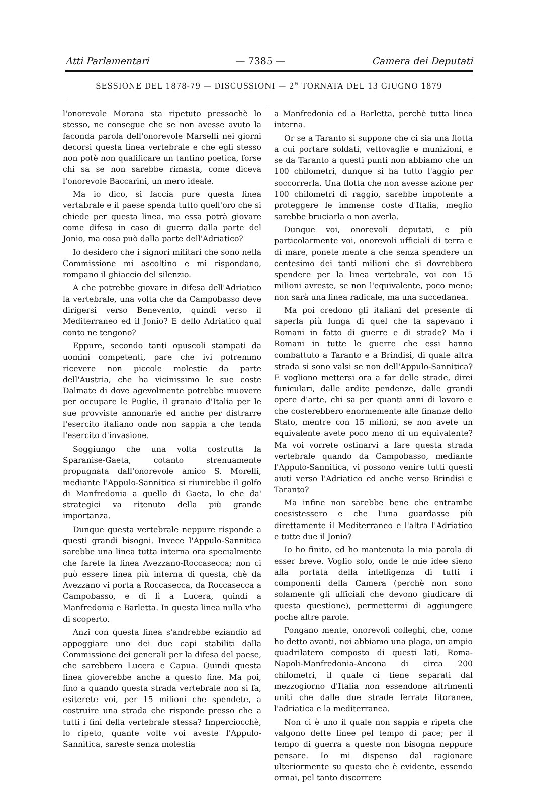Atti Parlamentari — 7385 — Camera dei Deputati
SESSIONE DEL 1878-79 — DISCUSSIONI — 2<sup>a</sup> TORNATA DEL 13 GIUGNO 1879
l'onorevole Morana sta ripetuto pressochè lo stesso, ne consegue che se non avesse avuto la faconda parola dell'onorevole Marselli nei giorni decorsi questa linea vertebrale e che egli stesso non potè non qualificare un tantino poetica, forse chi sa se non sarebbe rimasta, come diceva l'onorevole Baccarini, un mero ideale.
Ma io dico, si faccia pure questa linea vertabrale e il paese spenda tutto quell'oro che si chiede per questa linea, ma essa potrà giovare come difesa in caso di guerra dalla parte del Jonio, ma cosa può dalla parte dell'Adriatico?
Io desidero che i signori militari che sono nella Commissione mi ascoltino e mi rispondano, rompano il ghiaccio del silenzio.
A che potrebbe giovare in difesa dell'Adriatico la vertebrale, una volta che da Campobasso deve dirigersi verso Benevento, quindi verso il Mediterraneo ed il Jonio? E dello Adriatico qual conto ne tengono?
Eppure, secondo tanti opuscoli stampati da uomini competenti, pare che ivi potremmo ricevere non piccole molestie da parte dell'Austria, che ha vicinissimo le sue coste Dalmate di dove agevolmente potrebbe muovere per occupare le Puglie, il granaio d'Italia per le sue provviste annonarie ed anche per distrarre l'esercito italiano onde non sappia a che tenda l'esercito d'invasione.
Soggiungo che una volta costrutta la Sparanise-Gaeta, cotanto strenuamente propugnata dall'onorevole amico S. Morelli, mediante l'Appulo-Sannitica si riunirebbe il golfo di Manfredonia a quello di Gaeta, lo che da' strategici va ritenuto della più grande importanza.
Dunque questa vertebrale neppure risponde a questi grandi bisogni. Invece l'Appulo-Sannitica sarebbe una linea tutta interna ora specialmente che farete la linea Avezzano-Roccasecca; non ci può essere linea più interna di questa, chè da Avezzano vi porta a Roccasecca, da Roccasecca a Campobasso, e di lì a Lucera, quindi a Manfredonia e Barletta. In questa linea nulla v'ha di scoperto.
Anzi con questa linea s'andrebbe eziandio ad appoggiare uno dei due capi stabiliti dalla Commissione dei generali per la difesa del paese, che sarebbero Lucera e Capua. Quindi questa linea gioverebbe anche a questo fine. Ma poi, fino a quando questa strada vertebrale non si fa, esiterete voi, per 15 milioni che spendete, a costruire una strada che risponde presso che a tutti i fini della vertebrale stessa? Imperciocchè, lo ripeto, quante volte voi aveste l'Appulo-Sannitica, sareste senza molestia
a Manfredonia ed a Barletta, perchè tutta linea interna.
Or se a Taranto si suppone che ci sia una flotta a cui portare soldati, vettovaglie e munizioni, e se da Taranto a questi punti non abbiamo che un 100 chilometri, dunque si ha tutto l'aggio per soccorrerla. Una flotta che non avesse azione per 100 chilometri di raggio, sarebbe impotente a proteggere le immense coste d'Italia, meglio sarebbe bruciarla o non averla.
Dunque voi, onorevoli deputati, e più particolarmente voi, onorevoli ufficiali di terra e di mare, ponete mente a che senza spendere un centesimo dei tanti milioni che si dovrebbero spendere per la linea vertebrale, voi con 15 milioni avreste, se non l'equivalente, poco meno: non sarà una linea radicale, ma una succedanea.
Ma poi credono gli italiani del presente di saperla più lunga di quel che la sapevano i Romani in fatto di guerre e di strade? Ma i Romani in tutte le guerre che essi hanno combattuto a Taranto e a Brindisi, di quale altra strada si sono valsi se non dell'Appulo-Sannitica? E vogliono mettersi ora a far delle strade, direi funiculari, dalle ardite pendenze, dalle grandi opere d'arte, chi sa per quanti anni di lavoro e che costerebbero enormemente alle finanze dello Stato, mentre con 15 milioni, se non avete un equivalente avete poco meno di un equivalente? Ma voi vorrete ostinarvi a fare questa strada vertebrale quando da Campobasso, mediante l'Appulo-Sannitica, vi possono venire tutti questi aiuti verso l'Adriatico ed anche verso Brindisi e Taranto?
Ma infine non sarebbe bene che entrambe coesistessero e che l'una guardasse più direttamente il Mediterraneo e l'altra l'Adriatico e tutte due il Jonio?
Io ho finito, ed ho mantenuta la mia parola di esser breve. Voglio solo, onde le mie idee sieno alla portata della intelligenza di tutti i componenti della Camera (perchè non sono solamente gli ufficiali che devono giudicare di questa questione), permettermi di aggiungere poche altre parole.
Pongano mente, onorevoli colleghi, che, come ho detto avanti, noi abbiamo una plaga, un ampio quadrilatero composto di questi lati, Roma-Napoli-Manfredonia-Ancona di circa 200 chilometri, il quale ci tiene separati dal mezzogiorno d'Italia non essendone altrimenti uniti che dalle due strade ferrate litoranee, l'adriatica e la mediterranea.
Non ci è uno il quale non sappia e ripeta che valgono dette linee pel tempo di pace; per il tempo di guerra a queste non bisogna neppure pensare. Io mi dispenso dal ragionare ulteriormente su questo che è evidente, essendo ormai, pel tanto discorrere